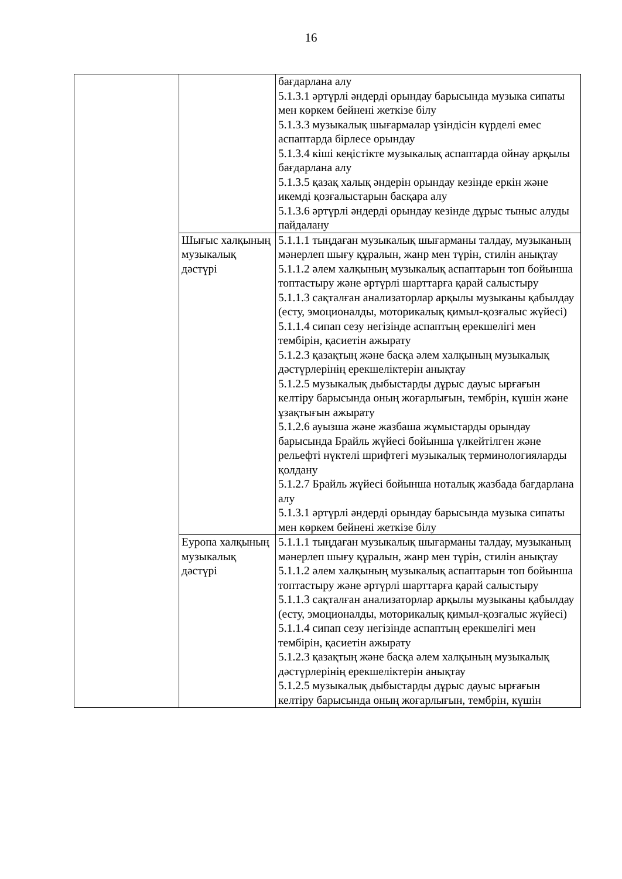16
| | | бағдарлана алу 5.1.3.1 әртүрлі әндерді орындау барысында музыка сипаты мен көркем бейнені жеткізе білу 5.1.3.3 музыкалық шығармалар үзіндісін күрделі емес аспаптарда бірлесе орындау 5.1.3.4 кіші кеңістікте музыкалық аспаптарда ойнау арқылы бағдарлана алу 5.1.3.5 қазақ халық әндерін орындау кезінде еркін және икемді қозғалыстарын басқара алу 5.1.3.6 әртүрлі әндерді орындау кезінде дұрыс тыныс алуды пайдалану |
| | Шығыс халқының музыкалық дәстүрі | 5.1.1.1 тыңдаған музыкалық шығарманы талдау, музыканың мәнерлеп шығу құралын, жанр мен түрін, стилін анықтау 5.1.1.2 әлем халқының музыкалық аспаптарын топ бойынша топтастыру және әртүрлі шарттарға қарай салыстыру 5.1.1.3 сақталған анализаторлар арқылы музыканы қабылдау (есту, эмоционалды, моторикалық қимыл-қозғалыс жүйесі) 5.1.1.4 сипап сезу негізінде аспаптың ерекшелігі мен тембірін, қасиетін ажырату 5.1.2.3 қазақтың және басқа әлем халқының музыкалық дәстүрлерінің ерекшеліктерін анықтау 5.1.2.5 музыкалық дыбыстарды дұрыс дауыс ырғағын келтіру барысында оның жоғарлығын, тембрін, күшін және ұзақтығын ажырату 5.1.2.6 ауызша және жазбаша жұмыстарды орындау барысында Брайль жүйесі бойынша үлкейтілген және рельефті нүктелі шрифтегі музыкалық терминологияларды қолдану 5.1.2.7 Брайль жүйесі бойынша ноталық жазбада бағдарлана алу 5.1.3.1 әртүрлі әндерді орындау барысында музыка сипаты мен көркем бейнені жеткізе білу |
| | Еуропа халқының музыкалық дәстүрі | 5.1.1.1 тыңдаған музыкалық шығарманы талдау, музыканың мәнерлеп шығу құралын, жанр мен түрін, стилін анықтау 5.1.1.2 әлем халқының музыкалық аспаптарын топ бойынша топтастыру және әртүрлі шарттарға қарай салыстыру 5.1.1.3 сақталған анализаторлар арқылы музыканы қабылдау (есту, эмоционалды, моторикалық қимыл-қозғалыс жүйесі) 5.1.1.4 сипап сезу негізінде аспаптың ерекшелігі мен тембірін, қасиетін ажырату 5.1.2.3 қазақтың және басқа әлем халқының музыкалық дәстүрлерінің ерекшеліктерін анықтау 5.1.2.5 музыкалық дыбыстарды дұрыс дауыс ырғағын келтіру барысында оның жоғарлығын, тембрін, күшін |